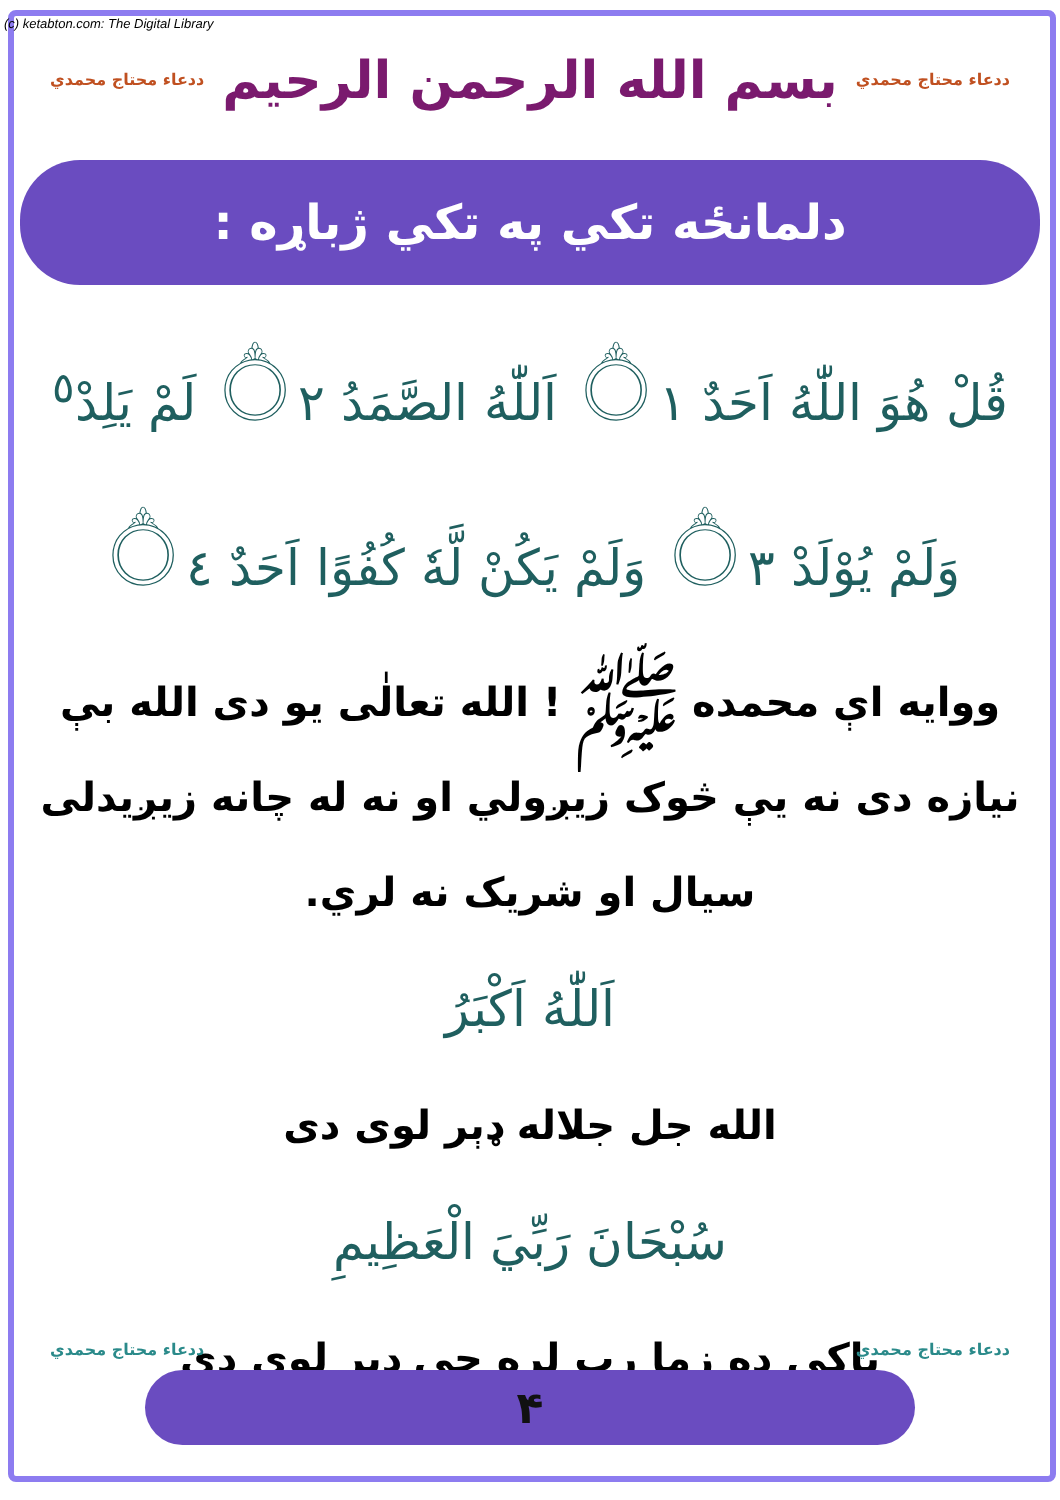(c) ketabton.com: The Digital Library
ددعاء محتاج محمدي ددعاء محتاج محمدي
بسم الله الرحمن الرحيم
دلمانځه تکي په تکي ژباړه :
قُلْ هُوَ اللّٰهُ اَحَدٌ ۝١ اَللّٰهُ الصَّمَدُ ۝٢ لَمْ يَلِدْ<sup>٥</sup>
وَلَمْ يُوْلَدْ ۝٣ وَلَمْ يَكُنْ لَّهٗ كُفُوًا اَحَدٌ ۝٤
ووايه اې محمده ﷺ ! الله تعالٰی يو دی الله بې نيازه دی نه يې څوک زيږولي او نه له چانه زيږيدلی سيال او شريک نه لري.
اَللّٰهُ اَكْبَرُ
الله جل جلاله ډېر لوی دی
سُبْحَانَ رَبِّيَ الْعَظِيمِ
پاکي ده زما رب لره چې ډېر لوی دی
ددعاء محتاج محمدي ددعاء محتاج محمدي
۴